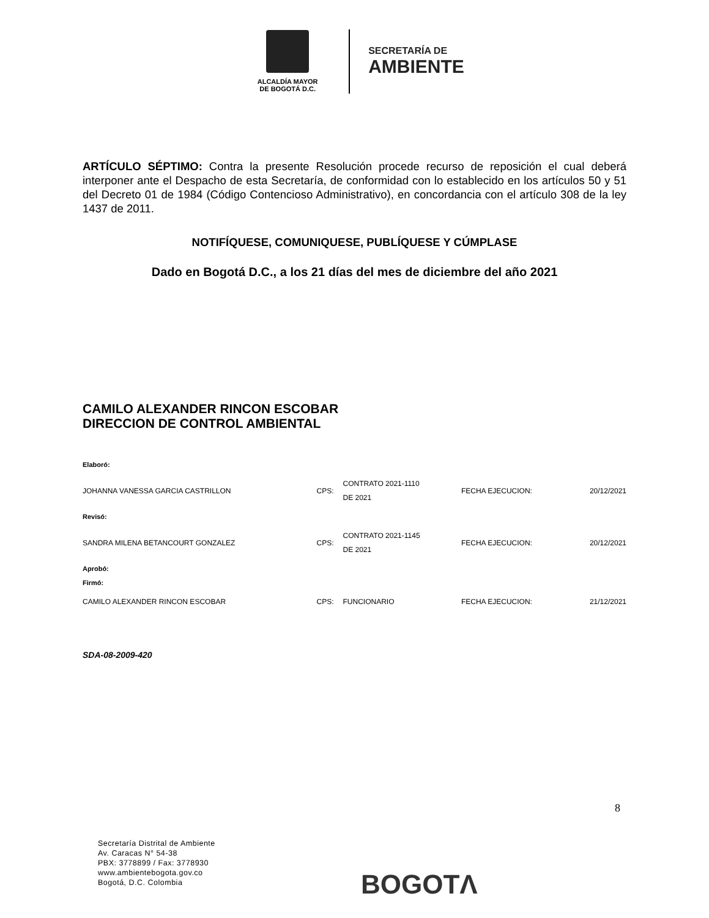ALCALDÍA MAYOR
DE BOGOTÁ D.C.
SECRETARÍA DE
AMBIENTE
ARTÍCULO SÉPTIMO: Contra la presente Resolución procede recurso de reposición el cual deberá interponer ante el Despacho de esta Secretaría, de conformidad con lo establecido en los artículos 50 y 51 del Decreto 01 de 1984 (Código Contencioso Administrativo), en concordancia con el artículo 308 de la ley 1437 de 2011.
NOTIFÍQUESE, COMUNIQUESE, PUBLÍQUESE Y CÚMPLASE
Dado en Bogotá D.C., a los 21 días del mes de diciembre del año 2021
CAMILO ALEXANDER RINCON ESCOBAR
DIRECCION DE CONTROL AMBIENTAL
| Elaboró: | | | | |
| JOHANNA VANESSA GARCIA CASTRILLON | CPS: | CONTRATO 2021-1110 DE 2021 | FECHA EJECUCION: | 20/12/2021 |
| Revisó: | | | | |
| SANDRA MILENA BETANCOURT GONZALEZ | CPS: | CONTRATO 2021-1145 DE 2021 | FECHA EJECUCION: | 20/12/2021 |
| Aprobó: Firmó: | | | | |
| CAMILO ALEXANDER RINCON ESCOBAR | CPS: | FUNCIONARIO | FECHA EJECUCION: | 21/12/2021 |
SDA-08-2009-420
8
Secretaría Distrital de Ambiente
Av. Caracas N° 54-38
PBX: 3778899 / Fax: 3778930
www.ambientebogota.gov.co
Bogotá, D.C. Colombia
BOGOTΛ